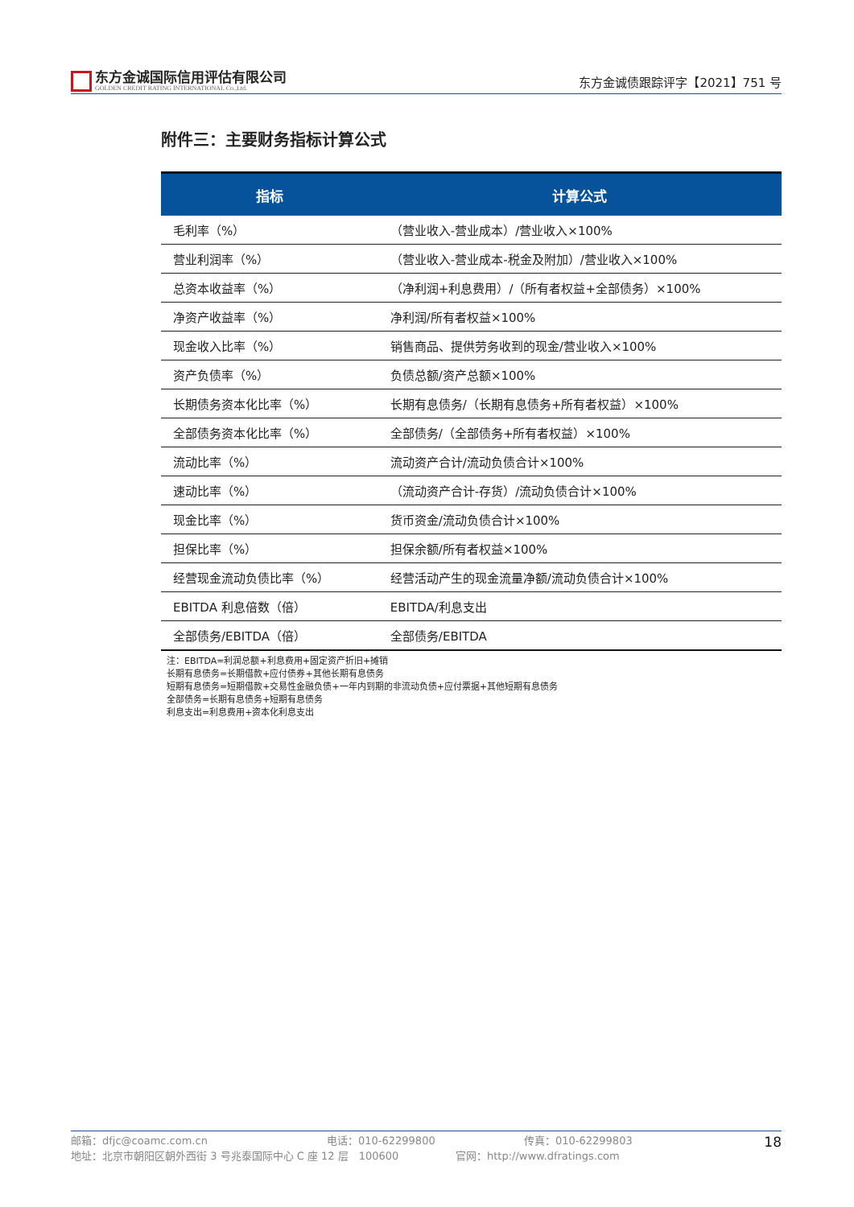东方金诚国际信用评估有限公司
GOLDEN CREDIT RATING INTERNATIONAL Co.,Ltd.
东方金诚债跟踪评字【2021】751 号
附件三：主要财务指标计算公式
| 指标 | 计算公式 |
| --- | --- |
| 毛利率（%） | （营业收入-营业成本）/营业收入×100% |
| 营业利润率（%） | （营业收入-营业成本-税金及附加）/营业收入×100% |
| 总资本收益率（%） | （净利润+利息费用）/（所有者权益+全部债务）×100% |
| 净资产收益率（%） | 净利润/所有者权益×100% |
| 现金收入比率（%） | 销售商品、提供劳务收到的现金/营业收入×100% |
| 资产负债率（%） | 负债总额/资产总额×100% |
| 长期债务资本化比率（%） | 长期有息债务/（长期有息债务+所有者权益）×100% |
| 全部债务资本化比率（%） | 全部债务/（全部债务+所有者权益）×100% |
| 流动比率（%） | 流动资产合计/流动负债合计×100% |
| 速动比率（%） | （流动资产合计-存货）/流动负债合计×100% |
| 现金比率（%） | 货币资金/流动负债合计×100% |
| 担保比率（%） | 担保余额/所有者权益×100% |
| 经营现金流动负债比率（%） | 经营活动产生的现金流量净额/流动负债合计×100% |
| EBITDA 利息倍数（倍） | EBITDA/利息支出 |
| 全部债务/EBITDA（倍） | 全部债务/EBITDA |
注：EBITDA=利润总额+利息费用+固定资产折旧+摊销
长期有息债务=长期借款+应付债券+其他长期有息债务
短期有息债务=短期借款+交易性金融负债+一年内到期的非流动负债+应付票据+其他短期有息债务
全部债务=长期有息债务+短期有息债务
利息支出=利息费用+资本化利息支出
邮箱：dfjc@coamc.com.cn 电话：010-62299800 传真：010-62299803
地址：北京市朝阳区朝外西街 3 号兆泰国际中心 C 座 12 层　100600 官网：http://www.dfratings.com
18